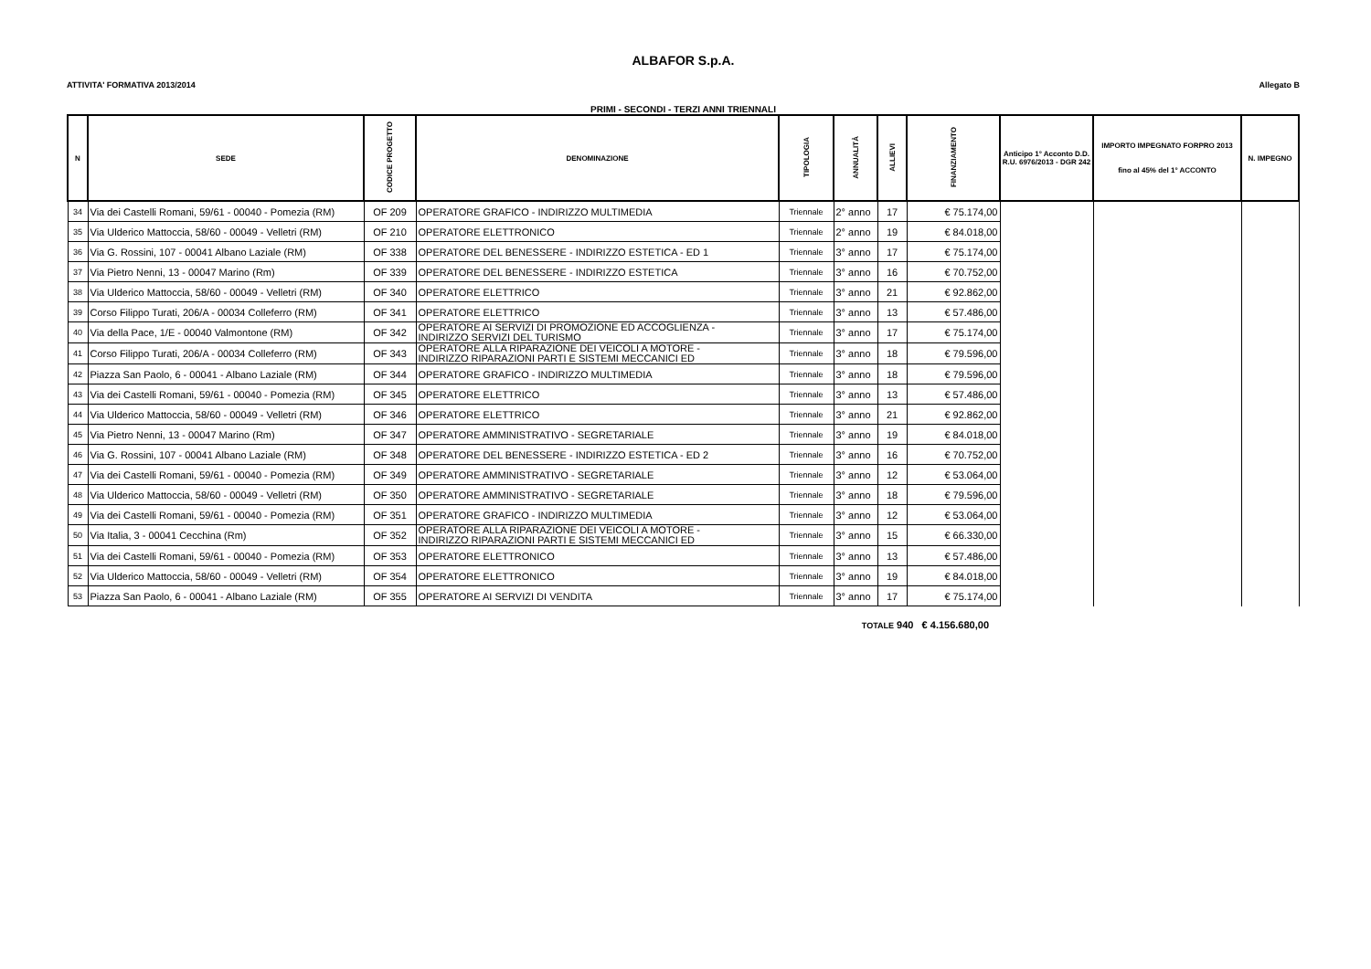ALBAFOR S.p.A.
ATTIVITA' FORMATIVA 2013/2014 Allegato B
PRIMI - SECONDI - TERZI ANNI TRIENNALI
| N | SEDE | CODICE PROGETTO | DENOMINAZIONE | TIPOLOGIA | ANNUALITÀ | ALLIEVI | FINANZIAMENTO | Anticipo 1° Acconto D.D. R.U. 6976/2013 - DGR 242 | IMPORTO IMPEGNATO FORPRO 2013 fino al 45% del 1° ACCONTO | N. IMPEGNO |
| --- | --- | --- | --- | --- | --- | --- | --- | --- | --- | --- |
| 34 | Via dei Castelli Romani, 59/61 - 00040 - Pomezia (RM) | OF 209 | OPERATORE GRAFICO - INDIRIZZO MULTIMEDIA | Triennale | 2° anno | 17 | € 75.174,00 | | | |
| 35 | Via Ulderico Mattoccia, 58/60 - 00049 - Velletri (RM) | OF 210 | OPERATORE ELETTRONICO | Triennale | 2° anno | 19 | € 84.018,00 | | | |
| 36 | Via G. Rossini, 107 - 00041 Albano Laziale (RM) | OF 338 | OPERATORE DEL BENESSERE - INDIRIZZO ESTETICA - ED 1 | Triennale | 3° anno | 17 | € 75.174,00 | | | |
| 37 | Via Pietro Nenni, 13 - 00047 Marino (Rm) | OF 339 | OPERATORE DEL BENESSERE - INDIRIZZO ESTETICA | Triennale | 3° anno | 16 | € 70.752,00 | | | |
| 38 | Via Ulderico Mattoccia, 58/60 - 00049 - Velletri (RM) | OF 340 | OPERATORE ELETTRICO | Triennale | 3° anno | 21 | € 92.862,00 | | | |
| 39 | Corso Filippo Turati, 206/A - 00034 Colleferro (RM) | OF 341 | OPERATORE ELETTRICO | Triennale | 3° anno | 13 | € 57.486,00 | | | |
| 40 | Via della Pace, 1/E - 00040 Valmontone (RM) | OF 342 | OPERATORE AI SERVIZI DI PROMOZIONE ED ACCOGLIENZA - INDIRIZZO SERVIZI DEL TURISMO | Triennale | 3° anno | 17 | € 75.174,00 | | | |
| 41 | Corso Filippo Turati, 206/A - 00034 Colleferro (RM) | OF 343 | OPERATORE ALLA RIPARAZIONE DEI VEICOLI A MOTORE - INDIRIZZO RIPARAZIONI PARTI E SISTEMI MECCANICI ED | Triennale | 3° anno | 18 | € 79.596,00 | | | |
| 42 | Piazza San Paolo, 6 - 00041 - Albano Laziale (RM) | OF 344 | OPERATORE GRAFICO - INDIRIZZO MULTIMEDIA | Triennale | 3° anno | 18 | € 79.596,00 | | | |
| 43 | Via dei Castelli Romani, 59/61 - 00040 - Pomezia (RM) | OF 345 | OPERATORE ELETTRICO | Triennale | 3° anno | 13 | € 57.486,00 | | | |
| 44 | Via Ulderico Mattoccia, 58/60 - 00049 - Velletri (RM) | OF 346 | OPERATORE ELETTRICO | Triennale | 3° anno | 21 | € 92.862,00 | | | |
| 45 | Via Pietro Nenni, 13 - 00047 Marino (Rm) | OF 347 | OPERATORE AMMINISTRATIVO - SEGRETARIALE | Triennale | 3° anno | 19 | € 84.018,00 | | | |
| 46 | Via G. Rossini, 107 - 00041 Albano Laziale (RM) | OF 348 | OPERATORE DEL BENESSERE - INDIRIZZO ESTETICA - ED 2 | Triennale | 3° anno | 16 | € 70.752,00 | | | |
| 47 | Via dei Castelli Romani, 59/61 - 00040 - Pomezia (RM) | OF 349 | OPERATORE AMMINISTRATIVO - SEGRETARIALE | Triennale | 3° anno | 12 | € 53.064,00 | | | |
| 48 | Via Ulderico Mattoccia, 58/60 - 00049 - Velletri (RM) | OF 350 | OPERATORE AMMINISTRATIVO - SEGRETARIALE | Triennale | 3° anno | 18 | € 79.596,00 | | | |
| 49 | Via dei Castelli Romani, 59/61 - 00040 - Pomezia (RM) | OF 351 | OPERATORE GRAFICO - INDIRIZZO MULTIMEDIA | Triennale | 3° anno | 12 | € 53.064,00 | | | |
| 50 | Via Italia, 3 - 00041 Cecchina (Rm) | OF 352 | OPERATORE ALLA RIPARAZIONE DEI VEICOLI A MOTORE - INDIRIZZO RIPARAZIONI PARTI E SISTEMI MECCANICI ED | Triennale | 3° anno | 15 | € 66.330,00 | | | |
| 51 | Via dei Castelli Romani, 59/61 - 00040 - Pomezia (RM) | OF 353 | OPERATORE ELETTRONICO | Triennale | 3° anno | 13 | € 57.486,00 | | | |
| 52 | Via Ulderico Mattoccia, 58/60 - 00049 - Velletri (RM) | OF 354 | OPERATORE ELETTRONICO | Triennale | 3° anno | 19 | € 84.018,00 | | | |
| 53 | Piazza San Paolo, 6 - 00041 - Albano Laziale (RM) | OF 355 | OPERATORE AI SERVIZI DI VENDITA | Triennale | 3° anno | 17 | € 75.174,00 | | | |
TOTALE 940 € 4.156.680,00